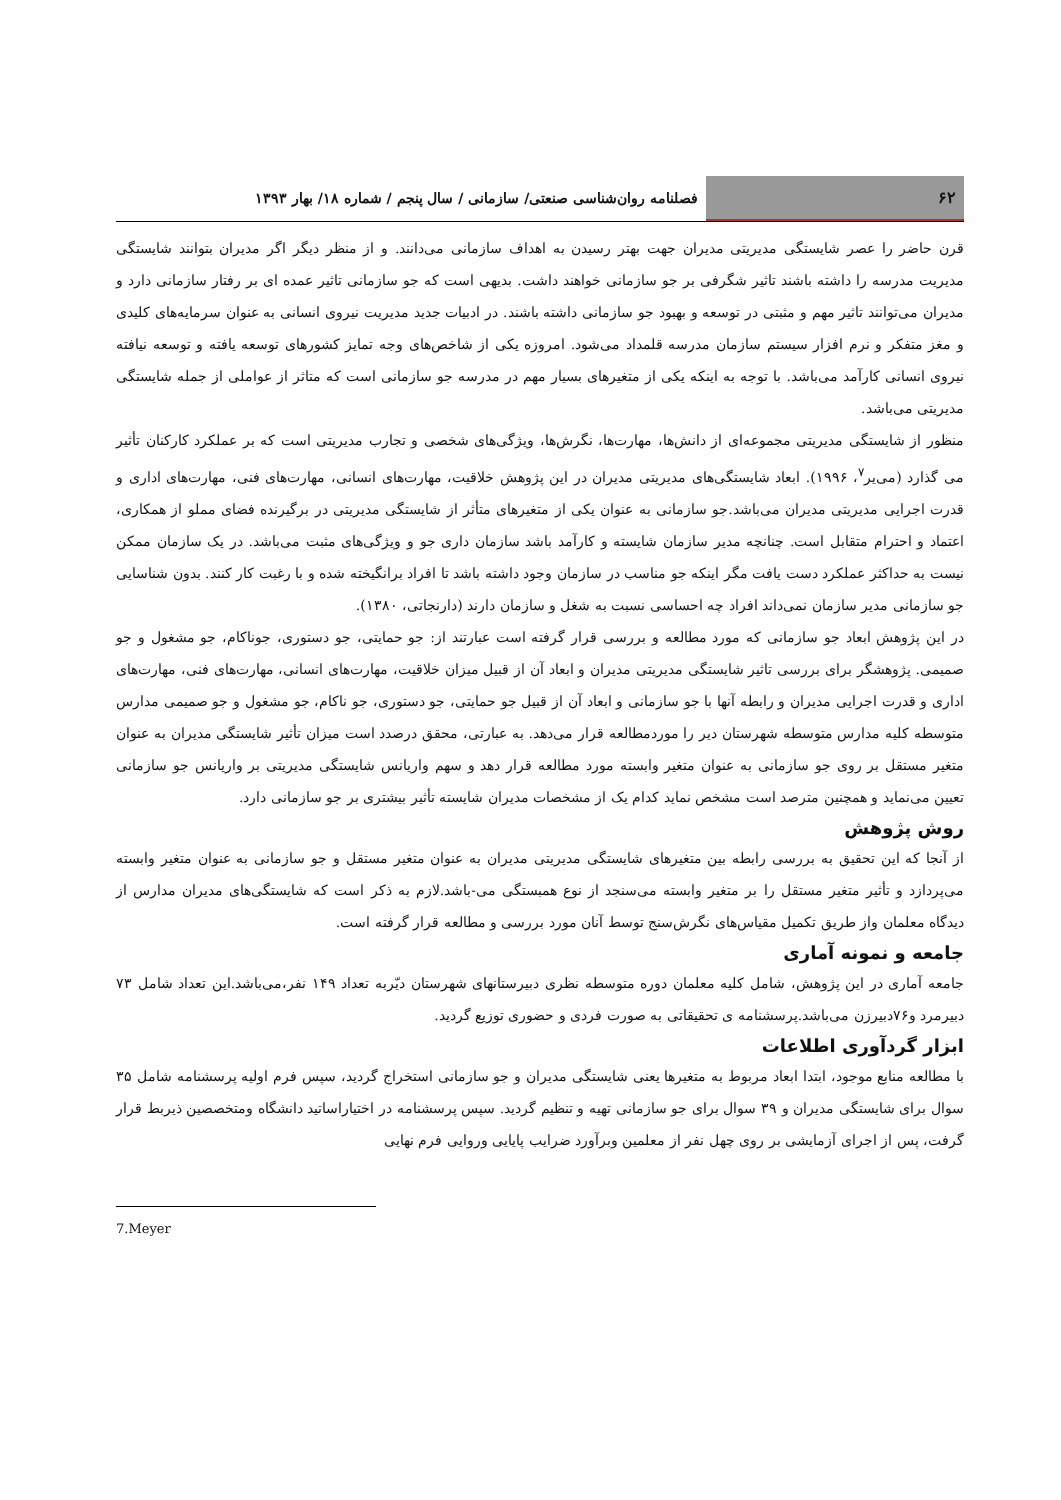۶۲ فصلنامه روان‌شناسی صنعتی/ سازمانی / سال پنجم / شماره ۱۸/ بهار ۱۳۹۳
قرن حاضر را عصر شایستگی مدیریتی مدیران جهت بهتر رسیدن به اهداف سازمانی می‌دانند. و از منظر دیگر اگر مدیران بتوانند شایستگی مدیریت مدرسه را داشته باشند تاثیر شگرفی بر جو سازمانی خواهند داشت. بدیهی است که جو سازمانی تاثیر عمده ای بر رفتار سازمانی دارد و مدیران می‌توانند تاثیر مهم و مثبتی در توسعه و بهبود جو سازمانی داشته باشند. در ادبیات جدید مدیریت نیروی انسانی به عنوان سرمایه‌های کلیدی و مغز متفکر و نرم افزار سیستم سازمان مدرسه قلمداد می‌شود. امروزه یکی از شاخص‌های وجه تمایز کشورهای توسعه یافته و توسعه نیافته نیروی انسانی کارآمد می‌باشد. با توجه به اینکه یکی از متغیرهای بسیار مهم در مدرسه جو سازمانی است که متاثر از عواملی از جمله شایستگی مدیریتی می‌باشد.
منظور از شایستگی مدیریتی مجموعه‌ای از دانش‌ها، مهارت‌ها، نگرش‌ها، ویژگی‌های شخصی و تجارب مدیریتی است که بر عملکرد کارکنان تأثیر می گذارد (می‌یر<sup>۷</sup>، ۱۹۹۶). ابعاد شایستگی‌های مدیریتی مدیران در این پژوهش خلاقیت، مهارت‌های انسانی، مهارت‌های فنی، مهارت‌های اداری و قدرت اجرایی مدیریتی مدیران می‌باشد.جو سازمانی به عنوان یکی از متغیرهای متأثر از شایستگی مدیریتی در برگیرنده فضای مملو از همکاری، اعتماد و احترام متقابل است. چنانچه مدیر سازمان شایسته و کارآمد باشد سازمان داری جو و ویژگی‌های مثبت می‌باشد. در یک سازمان ممکن نیست به حداکثر عملکرد دست یافت مگر اینکه جو مناسب در سازمان وجود داشته باشد تا افراد برانگیخته شده و با رغبت کار کنند. بدون شناسایی جو سازمانی مدیر سازمان نمی‌داند افراد چه احساسی نسبت به شغل و سازمان دارند (دارنجاتی، ۱۳۸۰).
در این پژوهش ابعاد جو سازمانی که مورد مطالعه و بررسی قرار گرفته است عبارتند از: جو حمایتی، جو دستوری، جوناکام، جو مشغول و جو صمیمی. پژوهشگر برای بررسی تاثیر شایستگی مدیریتی مدیران و ابعاد آن از قبیل میزان خلاقیت، مهارت‌های انسانی، مهارت‌های فنی، مهارت‌های اداری و قدرت اجرایی مدیران و رابطه آنها با جو سازمانی و ابعاد آن از قبیل جو حمایتی، جو دستوری، جو ناکام، جو مشغول و جو صمیمی مدارس متوسطه کلیه مدارس متوسطه شهرستان دیر را موردمطالعه قرار می‌دهد. به عبارتی، محقق درصدد است میزان تأثیر شایستگی مدیران به عنوان متغیر مستقل بر روی جو سازمانی به عنوان متغیر وابسته مورد مطالعه قرار دهد و سهم واریانس شایستگی مدیریتی بر واریانس جو سازمانی تعیین می‌نماید و همچنین مترصد است مشخص نماید کدام یک از مشخصات مدیران شایسته تأثیر بیشتری بر جو سازمانی دارد.
روش پژوهش
از آنجا که این تحقیق به بررسی رابطه بین متغیرهای شایستگی مدیریتی مدیران به عنوان متغیر مستقل و جو سازمانی به عنوان متغیر وابسته می‌پردازد و تأثیر متغیر مستقل را بر متغیر وابسته می‌سنجد از نوع همبستگی می-باشد.لازم به ذکر است که شایستگی‌های مدیران مدارس از دیدگاه معلمان واز طریق تکمیل مقیاس‌های نگرش‌سنج توسط آنان مورد بررسی و مطالعه قرار گرفته است.
جامعه و نمونه آماری
جامعه آماری در این پژوهش، شامل کلیه معلمان دوره متوسطه نظری دبیرستانهای شهرستان دیّربه تعداد ۱۴۹ نفر،می‌باشد.این تعداد شامل ۷۳ دبیرمرد و۷۶دبیرزن می‌باشد.پرسشنامه ی تحقیقاتی به صورت فردی و حضوری توزیع گردید.
ابزار گردآوری اطلاعات
با مطالعه منابع موجود، ابتدا ابعاد مربوط به متغیرها یعنی شایستگی مدیران و جو سازمانی استخراج گردید، سپس فرم اولیه پرسشنامه شامل ۳۵ سوال برای شایستگی مدیران و ۳۹ سوال برای جو سازمانی تهیه و تنظیم گردید. سپس پرسشنامه در اختیاراساتید دانشگاه ومتخصصین ذیربط قرار گرفت، پس از اجرای آزمایشی بر روی چهل نفر از معلمین وبرآورد ضرایب پایایی وروایی فرم نهایی
7.Meyer